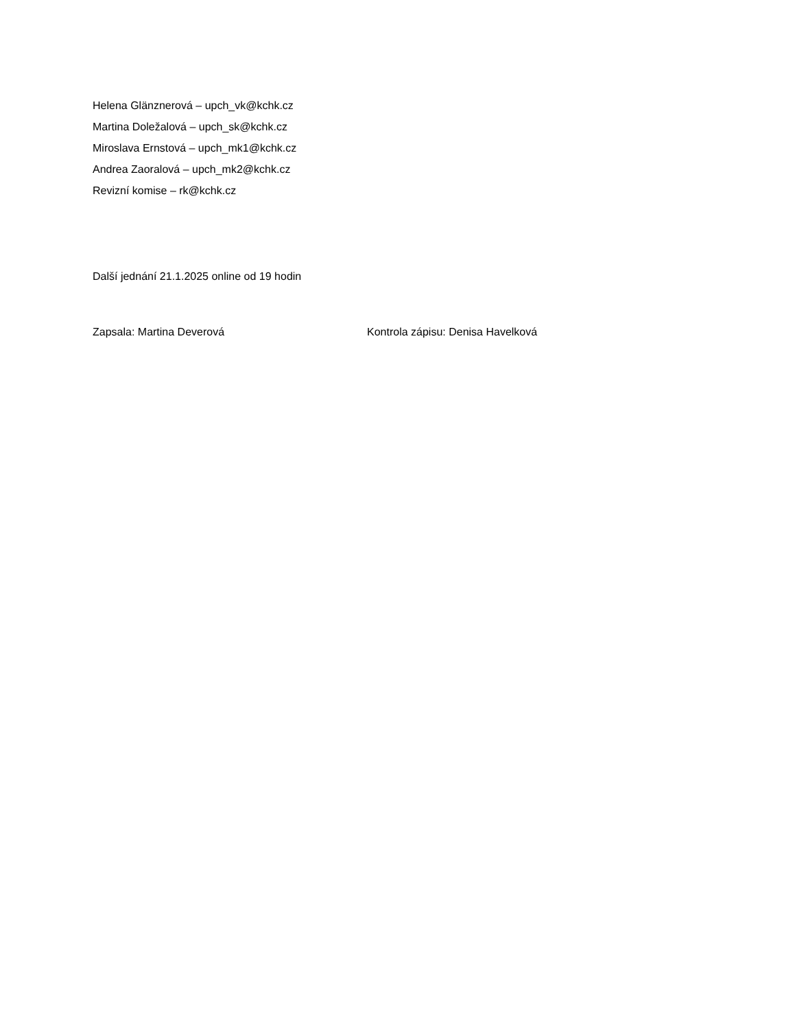Helena Glänznerová – upch_vk@kchk.cz
Martina Doležalová – upch_sk@kchk.cz
Miroslava Ernstová – upch_mk1@kchk.cz
Andrea Zaoralová – upch_mk2@kchk.cz
Revizní komise – rk@kchk.cz
Další jednání 21.1.2025 online od 19 hodin
Zapsala: Martina Deverová Kontrola zápisu: Denisa Havelková